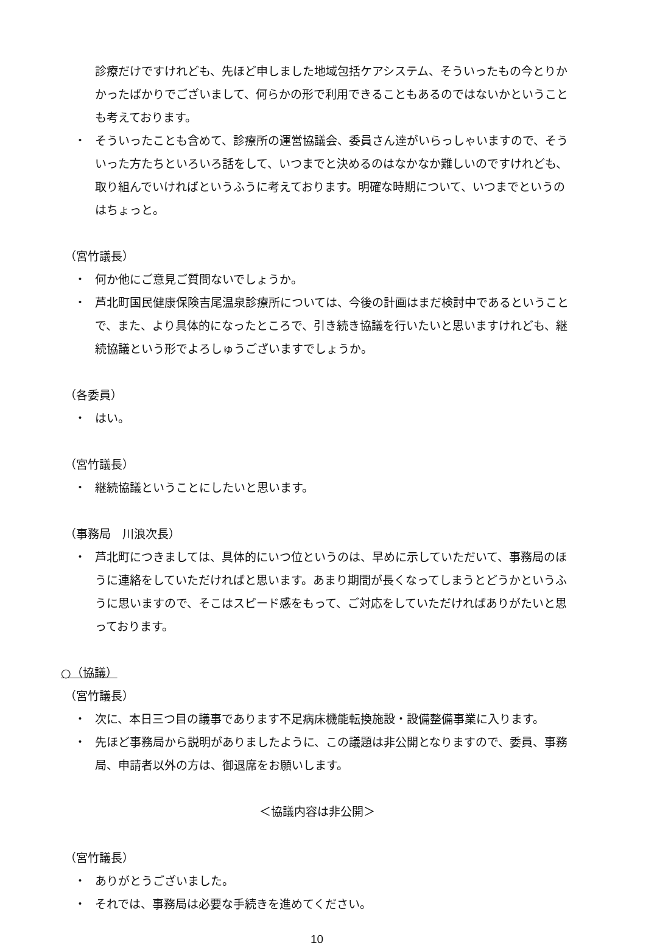診療だけですけれども、先ほど申しました地域包括ケアシステム、そういったもの今とりかかったばかりでございまして、何らかの形で利用できることもあるのではないかということも考えております。
・ そういったことも含めて、診療所の運営協議会、委員さん達がいらっしゃいますので、そういった方たちといろいろ話をして、いつまでと決めるのはなかなか難しいのですけれども、取り組んでいければというふうに考えております。明確な時期について、いつまでというのはちょっと。
（宮竹議長）
・ 何か他にご意見ご質問ないでしょうか。
・ 芦北町国民健康保険吉尾温泉診療所については、今後の計画はまだ検討中であるということで、また、より具体的になったところで、引き続き協議を行いたいと思いますけれども、継続協議という形でよろしゅうございますでしょうか。
（各委員）
・ はい。
（宮竹議長）
・ 継続協議ということにしたいと思います。
（事務局　川浪次長）
・ 芦北町につきましては、具体的にいつ位というのは、早めに示していただいて、事務局のほうに連絡をしていただければと思います。あまり期間が長くなってしまうとどうかというふうに思いますので、そこはスピード感をもって、ご対応をしていただければありがたいと思っております。
○（協議）
（宮竹議長）
・ 次に、本日三つ目の議事であります不足病床機能転換施設・設備整備事業に入ります。
・ 先ほど事務局から説明がありましたように、この議題は非公開となりますので、委員、事務局、申請者以外の方は、御退席をお願いします。
＜協議内容は非公開＞
（宮竹議長）
・ ありがとうございました。
・ それでは、事務局は必要な手続きを進めてください。
10